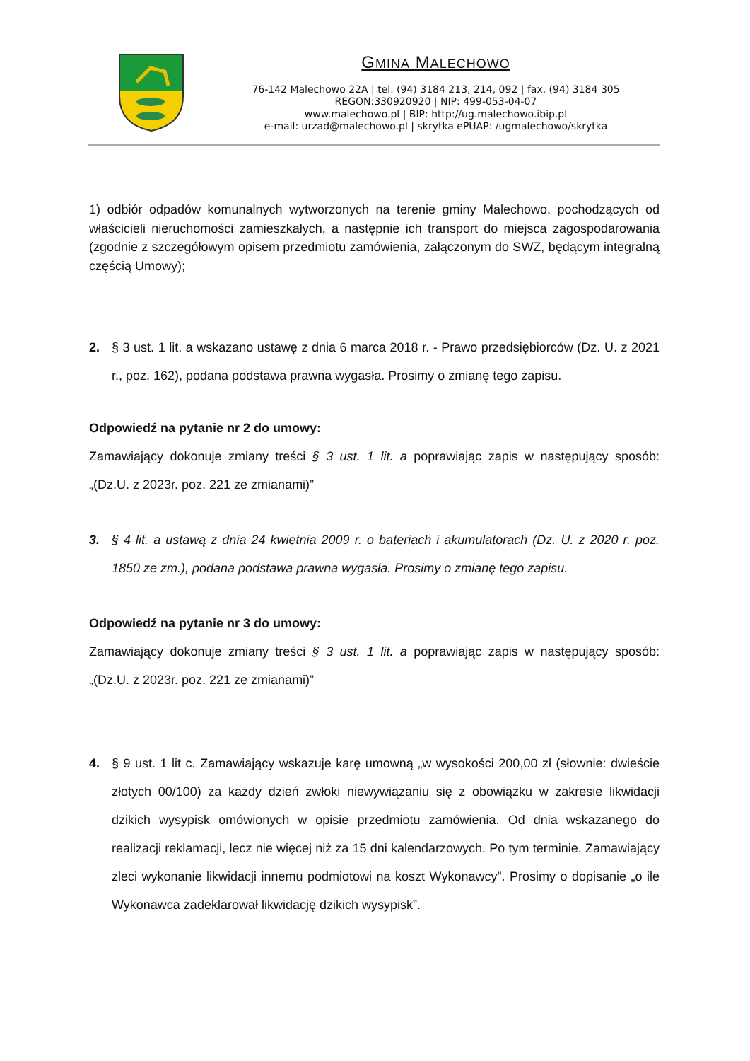GMINA MALECHOWO
76-142 Malechowo 22A | tel. (94) 3184 213, 214, 092 | fax. (94) 3184 305
REGON:330920920 | NIP: 499-053-04-07
www.malechowo.pl | BIP: http://ug.malechowo.ibip.pl
e-mail: urzad@malechowo.pl | skrytka ePUAP: /ugmalechowo/skrytka
1) odbiór odpadów komunalnych wytworzonych na terenie gminy Malechowo, pochodzących od właścicieli nieruchomości zamieszkałych, a następnie ich transport do miejsca zagospodarowania (zgodnie z szczegółowym opisem przedmiotu zamówienia, załączonym do SWZ, będącym integralną częścią Umowy);
2. § 3 ust. 1 lit. a wskazano ustawę z dnia 6 marca 2018 r. - Prawo przedsiębiorców (Dz. U. z 2021 r., poz. 162), podana podstawa prawna wygasła. Prosimy o zmianę tego zapisu.
Odpowiedź na pytanie nr 2 do umowy:
Zamawiający dokonuje zmiany treści § 3 ust. 1 lit. a poprawiając zapis w następujący sposób: „(Dz.U. z 2023r. poz. 221 ze zmianami)”
3. § 4 lit. a ustawą z dnia 24 kwietnia 2009 r. o bateriach i akumulatorach (Dz. U. z 2020 r. poz. 1850 ze zm.), podana podstawa prawna wygasła. Prosimy o zmianę tego zapisu.
Odpowiedź na pytanie nr 3 do umowy:
Zamawiający dokonuje zmiany treści § 3 ust. 1 lit. a poprawiając zapis w następujący sposób: „(Dz.U. z 2023r. poz. 221 ze zmianami)”
4. § 9 ust. 1 lit c. Zamawiający wskazuje karę umowną „w wysokości 200,00 zł (słownie: dwieście złotych 00/100) za każdy dzień zwłoki niewywiązaniu się z obowiązku w zakresie likwidacji dzikich wysypisk omówionych w opisie przedmiotu zamówienia. Od dnia wskazanego do realizacji reklamacji, lecz nie więcej niż za 15 dni kalendarzowych. Po tym terminie, Zamawiający zleci wykonanie likwidacji innemu podmiotowi na koszt Wykonawcy”. Prosimy o dopisanie „o ile Wykonawca zadeklarował likwidację dzikich wysypisk”.